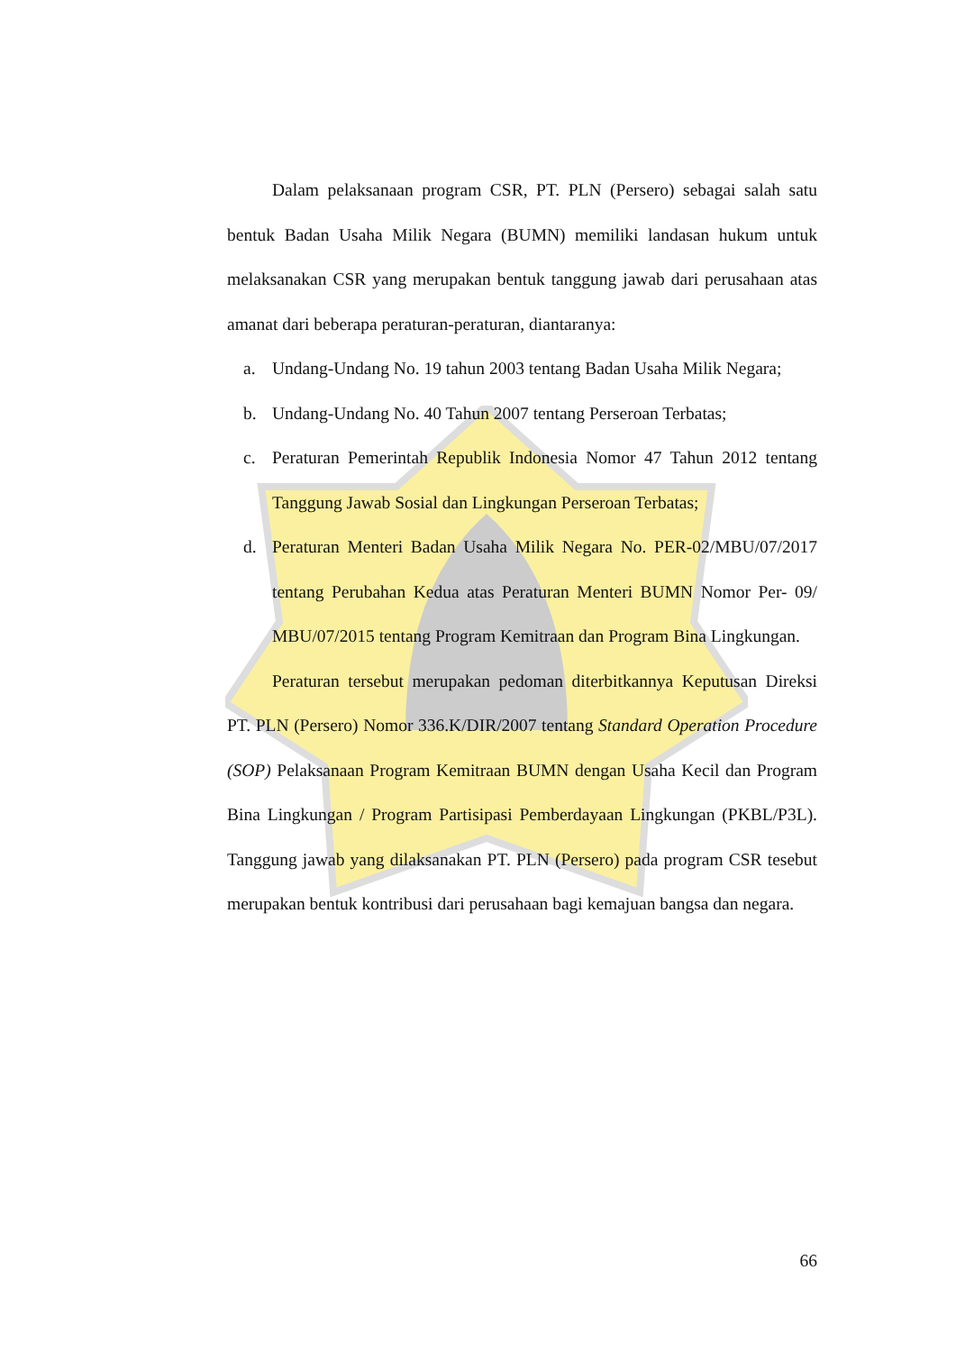Dalam pelaksanaan program CSR, PT. PLN (Persero) sebagai salah satu bentuk Badan Usaha Milik Negara (BUMN) memiliki landasan hukum untuk melaksanakan CSR yang merupakan bentuk tanggung jawab dari perusahaan atas amanat dari beberapa peraturan-peraturan, diantaranya:
a. Undang-Undang No. 19 tahun 2003 tentang Badan Usaha Milik Negara;
b. Undang-Undang No. 40 Tahun 2007 tentang Perseroan Terbatas;
c. Peraturan Pemerintah Republik Indonesia Nomor 47 Tahun 2012 tentang Tanggung Jawab Sosial dan Lingkungan Perseroan Terbatas;
d. Peraturan Menteri Badan Usaha Milik Negara No. PER-02/MBU/07/2017 tentang Perubahan Kedua atas Peraturan Menteri BUMN Nomor Per- 09/ MBU/07/2015 tentang Program Kemitraan dan Program Bina Lingkungan.
Peraturan tersebut merupakan pedoman diterbitkannya Keputusan Direksi PT. PLN (Persero) Nomor 336.K/DIR/2007 tentang Standard Operation Procedure (SOP) Pelaksanaan Program Kemitraan BUMN dengan Usaha Kecil dan Program Bina Lingkungan / Program Partisipasi Pemberdayaan Lingkungan (PKBL/P3L). Tanggung jawab yang dilaksanakan PT. PLN (Persero) pada program CSR tesebut merupakan bentuk kontribusi dari perusahaan bagi kemajuan bangsa dan negara.
66